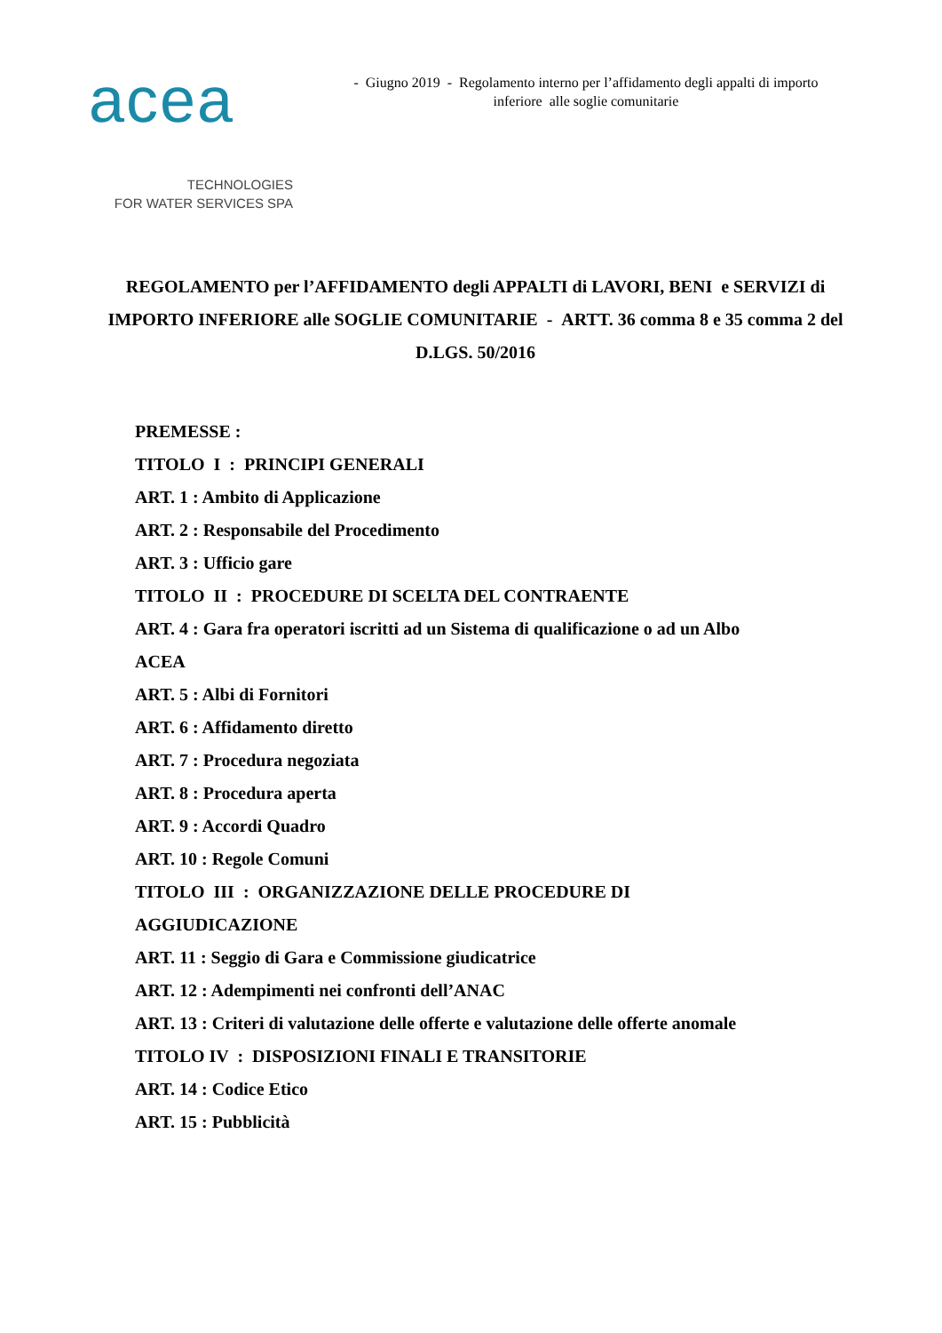acea
TECHNOLOGIES
FOR WATER SERVICES SPA
- Giugno 2019 - Regolamento interno per l’affidamento degli appalti di importo
inferiore alle soglie comunitarie
REGOLAMENTO per l’AFFIDAMENTO degli APPALTI di LAVORI, BENI e SERVIZI di IMPORTO INFERIORE alle SOGLIE COMUNITARIE - ARTT. 36 comma 8 e 35 comma 2 del D.LGS. 50/2016
PREMESSE :
TITOLO I : PRINCIPI GENERALI
ART. 1 : Ambito di Applicazione
ART. 2 : Responsabile del Procedimento
ART. 3 : Ufficio gare
TITOLO II : PROCEDURE DI SCELTA DEL CONTRAENTE
ART. 4 : Gara fra operatori iscritti ad un Sistema di qualificazione o ad un Albo
ACEA
ART. 5 : Albi di Fornitori
ART. 6 : Affidamento diretto
ART. 7 : Procedura negoziata
ART. 8 : Procedura aperta
ART. 9 : Accordi Quadro
ART. 10 : Regole Comuni
TITOLO III : ORGANIZZAZIONE DELLE PROCEDURE DI
AGGIUDICAZIONE
ART. 11 : Seggio di Gara e Commissione giudicatrice
ART. 12 : Adempimenti nei confronti dell’ANAC
ART. 13 : Criteri di valutazione delle offerte e valutazione delle offerte anomale
TITOLO IV : DISPOSIZIONI FINALI E TRANSITORIE
ART. 14 : Codice Etico
ART. 15 : Pubblicità